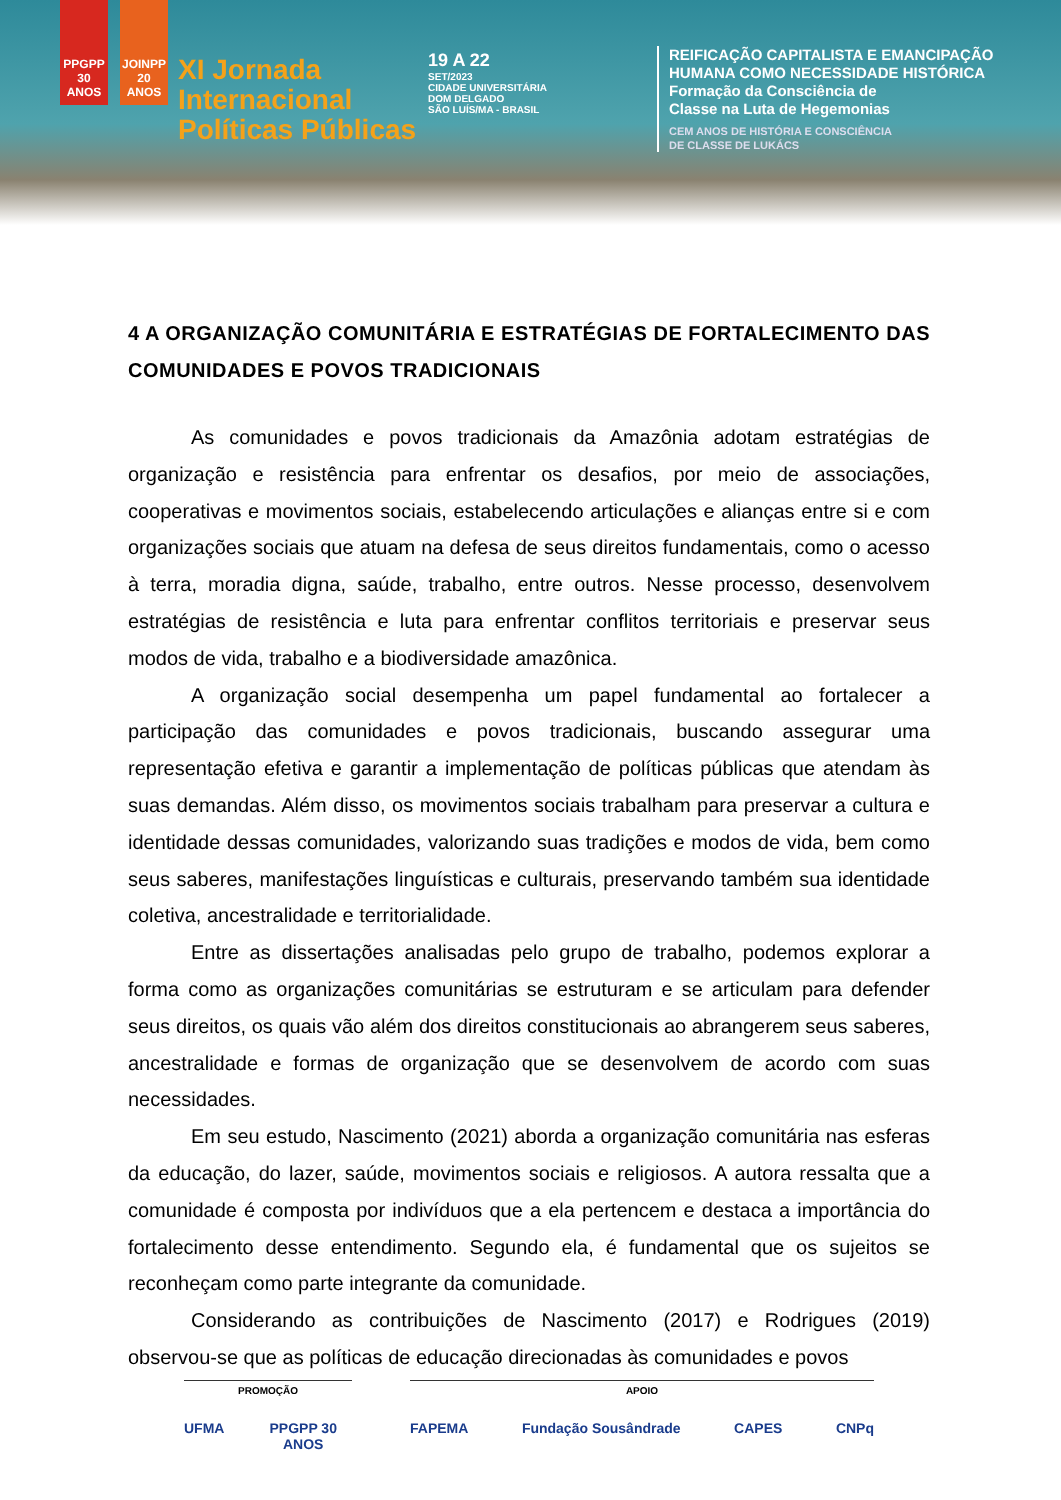PPGPP 30 ANOS
JOINPP 20 ANOS
XI Jornada
Internacional
Políticas Públicas
19 A 22
SET/2023
CIDADE UNIVERSITÁRIA
DOM DELGADO
SÃO LUÍS/MA - BRASIL
REIFICAÇÃO CAPITALISTA E EMANCIPAÇÃO
HUMANA COMO NECESSIDADE HISTÓRICA
Formação da Consciência de
Classe na Luta de Hegemonias
CEM ANOS DE HISTÓRIA E CONSCIÊNCIA
DE CLASSE DE LUKÁCS
4 A ORGANIZAÇÃO COMUNITÁRIA E ESTRATÉGIAS DE FORTALECIMENTO DAS COMUNIDADES E POVOS TRADICIONAIS
As comunidades e povos tradicionais da Amazônia adotam estratégias de organização e resistência para enfrentar os desafios, por meio de associações, cooperativas e movimentos sociais, estabelecendo articulações e alianças entre si e com organizações sociais que atuam na defesa de seus direitos fundamentais, como o acesso à terra, moradia digna, saúde, trabalho, entre outros. Nesse processo, desenvolvem estratégias de resistência e luta para enfrentar conflitos territoriais e preservar seus modos de vida, trabalho e a biodiversidade amazônica.
A organização social desempenha um papel fundamental ao fortalecer a participação das comunidades e povos tradicionais, buscando assegurar uma representação efetiva e garantir a implementação de políticas públicas que atendam às suas demandas. Além disso, os movimentos sociais trabalham para preservar a cultura e identidade dessas comunidades, valorizando suas tradições e modos de vida, bem como seus saberes, manifestações linguísticas e culturais, preservando também sua identidade coletiva, ancestralidade e territorialidade.
Entre as dissertações analisadas pelo grupo de trabalho, podemos explorar a forma como as organizações comunitárias se estruturam e se articulam para defender seus direitos, os quais vão além dos direitos constitucionais ao abrangerem seus saberes, ancestralidade e formas de organização que se desenvolvem de acordo com suas necessidades.
Em seu estudo, Nascimento (2021) aborda a organização comunitária nas esferas da educação, do lazer, saúde, movimentos sociais e religiosos. A autora ressalta que a comunidade é composta por indivíduos que a ela pertencem e destaca a importância do fortalecimento desse entendimento. Segundo ela, é fundamental que os sujeitos se reconheçam como parte integrante da comunidade.
Considerando as contribuições de Nascimento (2017) e Rodrigues (2019) observou-se que as políticas de educação direcionadas às comunidades e povos
PROMOÇÃO
UFMA PPGPP 30 ANOS
APOIO
FAPEMA Fundação Sousândrade CAPES CNPq